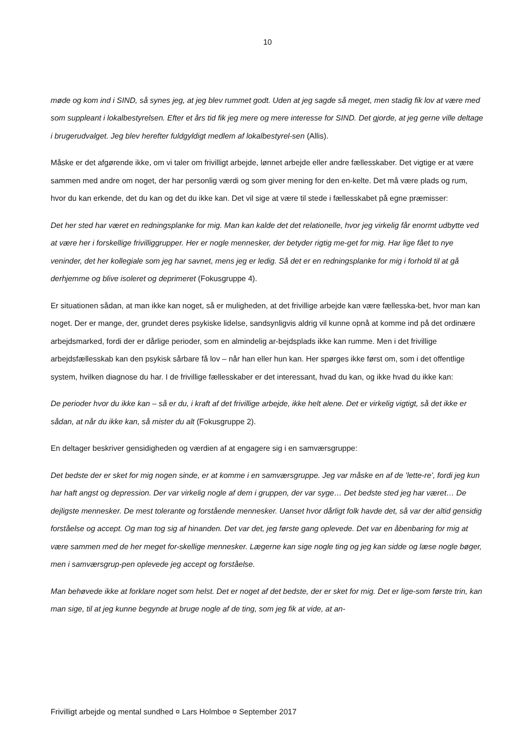10
møde og kom ind i SIND, så synes jeg, at jeg blev rummet godt. Uden at jeg sagde så meget, men stadig fik lov at være med som suppleant i lokalbestyrelsen. Efter et års tid fik jeg mere og mere interesse for SIND. Det gjorde, at jeg gerne ville deltage i brugerudvalget. Jeg blev herefter fuldgyldigt medlem af lokalbestyrel-sen (Allis).
Måske er det afgørende ikke, om vi taler om frivilligt arbejde, lønnet arbejde eller andre fællesskaber. Det vigtige er at være sammen med andre om noget, der har personlig værdi og som giver mening for den en-kelte. Det må være plads og rum, hvor du kan erkende, det du kan og det du ikke kan. Det vil sige at være til stede i fællesskabet på egne præmisser:
Det her sted har været en redningsplanke for mig. Man kan kalde det det relationelle, hvor jeg virkelig får enormt udbytte ved at være her i forskellige frivilliggrupper. Her er nogle mennesker, der betyder rigtig me-get for mig. Har lige fået to nye veninder, det her kollegiale som jeg har savnet, mens jeg er ledig. Så det er en redningsplanke for mig i forhold til at gå derhjemme og blive isoleret og deprimeret (Fokusgruppe 4).
Er situationen sådan, at man ikke kan noget, så er muligheden, at det frivillige arbejde kan være fællesska-bet, hvor man kan noget. Der er mange, der, grundet deres psykiske lidelse, sandsynligvis aldrig vil kunne opnå at komme ind på det ordinære arbejdsmarked, fordi der er dårlige perioder, som en almindelig ar-bejdsplads ikke kan rumme. Men i det frivillige arbejdsfællesskab kan den psykisk sårbare få lov – når han eller hun kan. Her spørges ikke først om, som i det offentlige system, hvilken diagnose du har. I de frivillige fællesskaber er det interessant, hvad du kan, og ikke hvad du ikke kan:
De perioder hvor du ikke kan – så er du, i kraft af det frivillige arbejde, ikke helt alene. Det er virkelig vigtigt, så det ikke er sådan, at når du ikke kan, så mister du alt (Fokusgruppe 2).
En deltager beskriver gensidigheden og værdien af at engagere sig i en samværsgruppe:
Det bedste der er sket for mig nogen sinde, er at komme i en samværsgruppe. Jeg var måske en af de ’lette-re’, fordi jeg kun har haft angst og depression. Der var virkelig nogle af dem i gruppen, der var syge… Det bedste sted jeg har været… De dejligste mennesker. De mest tolerante og forstående mennesker. Uanset hvor dårligt folk havde det, så var der altid gensidig forståelse og accept. Og man tog sig af hinanden. Det var det, jeg første gang oplevede. Det var en åbenbaring for mig at være sammen med de her meget for-skellige mennesker. Lægerne kan sige nogle ting og jeg kan sidde og læse nogle bøger, men i samværsgrup-pen oplevede jeg accept og forståelse.
Man behøvede ikke at forklare noget som helst. Det er noget af det bedste, der er sket for mig. Det er lige-som første trin, kan man sige, til at jeg kunne begynde at bruge nogle af de ting, som jeg fik at vide, at an-
Frivilligt arbejde og mental sundhed ¤ Lars Holmboe ¤ September 2017